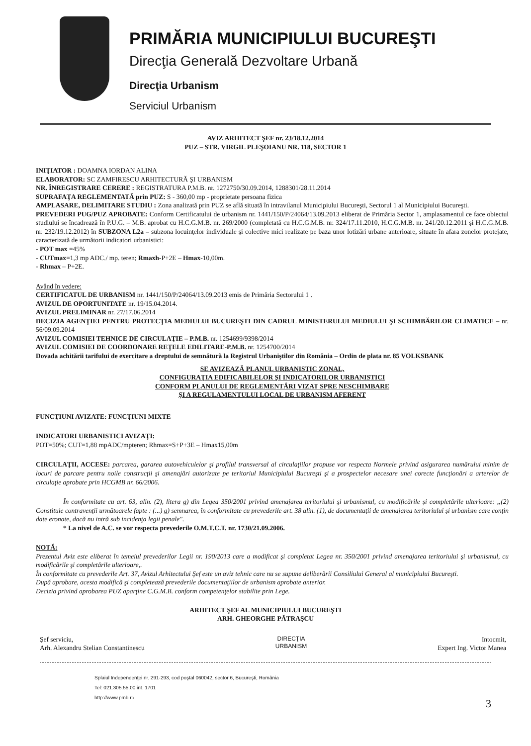PRIMĂRIA MUNICIPIULUI BUCUREŞTI
Direcţia Generală Dezvoltare Urbană
Direcţia Urbanism
Serviciul Urbanism
AVIZ ARHITECT ŞEF nr. 23/18.12.2014
PUZ – STR. VIRGIL PLEŞOIANU NR. 118, SECTOR 1
INIŢIATOR : DOAMNA IORDAN ALINA
ELABORATOR: SC ZAMFIRESCU ARHITECTURĂ ŞI URBANISM
NR. ÎNREGISTRARE CERERE : REGISTRATURA P.M.B. nr. 1272750/30.09.2014, 1288301/28.11.2014
SUPRAFAŢA REGLEMENTATĂ prin PUZ: S - 360,00 mp - proprietate persoana fizica
AMPLASARE, DELIMITARE STUDIU : Zona analizată prin PUZ se află situată în intravilanul Municipiului Bucureşti, Sectorul 1 al Municipiului Bucureşti.
PREVEDERI PUG/PUZ APROBATE: Conform Certificatului de urbanism nr. 1441/150/P/24064/13.09.2013 eliberat de Primăria Sector 1, amplasamentul ce face obiectul studiului se încadrează în P.U.G. – M.B. aprobat cu H.C.G.M.B. nr. 269/2000 (completată cu H.C.G.M.B. nr. 324/17.11.2010, H.C.G.M.B. nr. 241/20.12.2011 şi H.C.G.M.B. nr. 232/19.12.2012) în SUBZONA L2a – subzona locuinţelor individuale şi colective mici realizate pe baza unor lotizări urbane anterioare, situate în afara zonelor protejate, caracterizată de următorii indicatori urbanistici:
- POT max =45%
- CUTmax=1,3 mp ADC./ mp. teren; Rmaxh-P+2E – Hmax-10,00m.
- Rhmax – P+2E.
Având în vedere:
CERTIFICATUL DE URBANISM nr. 1441/150/P/24064/13.09.2013 emis de Primăria Sectorului 1 .
AVIZUL DE OPORTUNITATE nr. 19/15.04.2014.
AVIZUL PRELIMINAR nr. 27/17.06.2014
DECIZIA AGENŢIEI PENTRU PROTECŢIA MEDIULUI BUCUREŞTI DIN CADRUL MINISTERULUI MEDIULUI ŞI SCHIMBĂRILOR CLIMATICE – nr. 56/09.09.2014
AVIZUL COMISIEI TEHNICE DE CIRCULAŢIE – P.M.B. nr. 1254699/9398/2014
AVIZUL COMISIEI DE COORDONARE REŢELE EDILITARE-P.M.B. nr. 1254700/2014
Dovada achitării tarifului de exercitare a dreptului de semnătură la Registrul Urbaniştilor din România – Ordin de plata nr. 85 VOLKSBANK
SE AVIZEAZĂ PLANUL URBANISTIC ZONAL,
CONFIGURAŢIA EDIFICABILELOR ŞI INDICATORILOR URBANISTICI
CONFORM PLANULUI DE REGLEMENTĂRI VIZAT SPRE NESCHIMBARE
ŞI A REGULAMENTULUI LOCAL DE URBANISM AFERENT
FUNCŢIUNI AVIZATE: FUNCŢIUNI MIXTE
INDICATORI URBANISTICI AVIZAŢI:
POT=50%; CUT=1,88 mpADC/mpteren; Rhmax=S+P+3E – Hmax15,00m
CIRCULAŢII, ACCESE: parcarea, gararea autovehiculelor şi profilul transversal al circulaţiilor propuse vor respecta Normele privind asigurarea numărului minim de locuri de parcare pentru noile construcţii şi amenajări autorizate pe teritoriul Municipiului Bucureşti şi a prospectelor necesare unei corecte funcţionări a arterelor de circulaţie aprobate prin HCGMB nr. 66/2006.
În conformitate cu art. 63, alin. (2), litera g) din Legea 350/2001 privind amenajarea teritoriului şi urbanismul, cu modificările şi completările ulterioare: „(2) Constituie contravenţii următoarele fapte : (...) g) semnarea, în conformitate cu prevederile art. 38 alin. (1), de documentaţii de amenajarea teritoriului şi urbanism care conţin date eronate, dacă nu intră sub incidenţa legii penale".
* La nivel de A.C. se vor respecta prevederile O.M.T.C.T. nr. 1730/21.09.2006.
NOTĂ:
Prezentul Aviz este eliberat în temeiul prevederilor Legii nr. 190/2013 care a modificat şi completat Legea nr. 350/2001 privind amenajarea teritoriului şi urbanismul, cu modificările şi completările ulterioare,.
În conformitate cu prevederile Art. 37, Avizul Arhitectului Şef este un aviz tehnic care nu se supune deliberării Consiliului General al municipiului Bucureşti.
După aprobare, acesta modifică şi completează prevederile documentaţiilor de urbanism aprobate anterior.
Decizia privind aprobarea PUZ aparţine C.G.M.B. conform competenţelor stabilite prin Lege.
ARHITECT ŞEF AL MUNICIPIULUI BUCUREŞTI
ARH. GHEORGHE PĂTRAŞCU
Şef serviciu,
Arh. Alexandru Stelian Constantinescu
DIRECŢIA
URBANISM
Intocmit,
Expert Ing. Victor Manea
Splaiul Independenţei nr. 291-293, cod poştal 060042, sector 6, Bucureşti, România
Tel: 021.305.55.00 int. 1701
http://www.pmb.ro 3